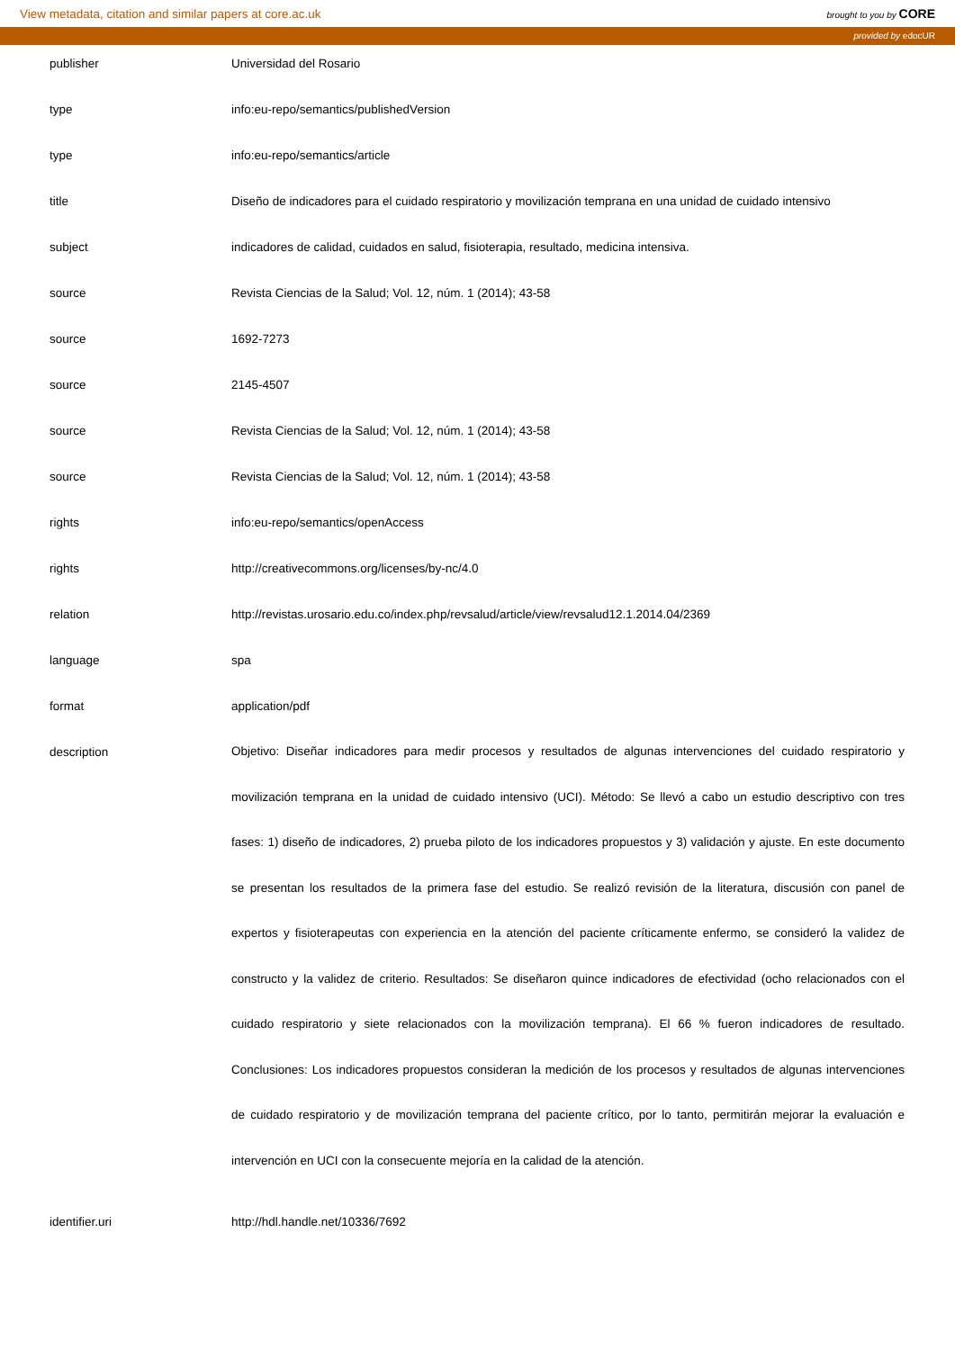View metadata, citation and similar papers at core.ac.uk brought to you by CORE
provided by edocUR
| publisher | Universidad del Rosario |
| type | info:eu-repo/semantics/publishedVersion |
| type | info:eu-repo/semantics/article |
| title | Diseño de indicadores para el cuidado respiratorio y movilización temprana en una unidad de cuidado intensivo |
| subject | indicadores de calidad, cuidados en salud, fisioterapia, resultado, medicina intensiva. |
| source | Revista Ciencias de la Salud; Vol. 12, núm. 1 (2014); 43-58 |
| source | 1692-7273 |
| source | 2145-4507 |
| source | Revista Ciencias de la Salud; Vol. 12, núm. 1 (2014); 43-58 |
| source | Revista Ciencias de la Salud; Vol. 12, núm. 1 (2014); 43-58 |
| rights | info:eu-repo/semantics/openAccess |
| rights | http://creativecommons.org/licenses/by-nc/4.0 |
| relation | http://revistas.urosario.edu.co/index.php/revsalud/article/view/revsalud12.1.2014.04/2369 |
| language | spa |
| format | application/pdf |
| description | Objetivo: Diseñar indicadores para medir procesos y resultados de algunas intervenciones del cuidado respiratorio y movilización temprana en la unidad de cuidado intensivo (UCI). Método: Se llevó a cabo un estudio descriptivo con tres fases: 1) diseño de indicadores, 2) prueba piloto de los indicadores propuestos y 3) validación y ajuste. En este documento se presentan los resultados de la primera fase del estudio. Se realizó revisión de la literatura, discusión con panel de expertos y fisioterapeutas con experiencia en la atención del paciente críticamente enfermo, se consideró la validez de constructo y la validez de criterio. Resultados: Se diseñaron quince indicadores de efectividad (ocho relacionados con el cuidado respiratorio y siete relacionados con la movilización temprana). El 66 % fueron indicadores de resultado. Conclusiones: Los indicadores propuestos consideran la medición de los procesos y resultados de algunas intervenciones de cuidado respiratorio y de movilización temprana del paciente crítico, por lo tanto, permitirán mejorar la evaluación e intervención en UCI con la consecuente mejoría en la calidad de la atención. |
| identifier.uri | http://hdl.handle.net/10336/7692 |